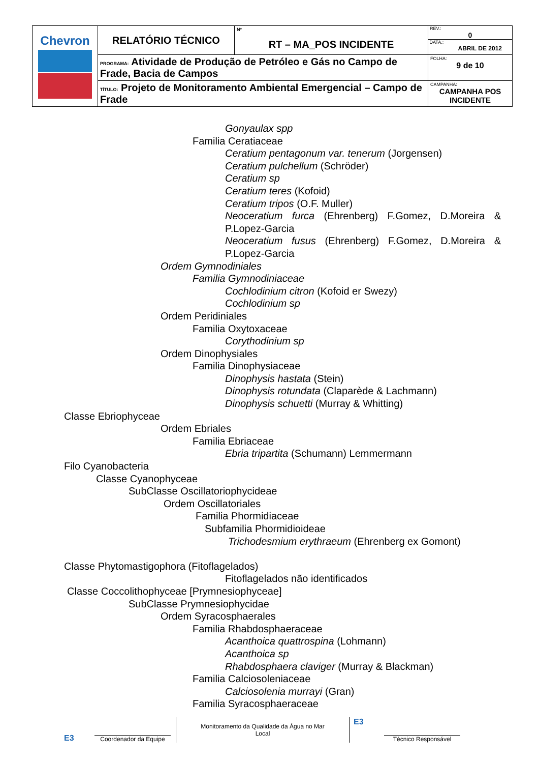| Chevron | RELATÓRIO TÉCNICO | Nº RT – MA_POS INCIDENTE | REV.: 0 DATA.: ABRIL DE 2012 |
| | PROGRAMA: Atividade de Produção de Petróleo e Gás no Campo de Frade, Bacia de Campos | | FOLHA: 9 de 10 |
| | TÍTULO: Projeto de Monitoramento Ambiental Emergencial – Campo de Frade | | CAMPANHA: CAMPANHA POS INCIDENTE |
Gonyaulax spp
Familia Ceratiaceae
Ceratium pentagonum var. tenerum (Jorgensen)
Ceratium pulchellum (Schröder)
Ceratium sp
Ceratium teres (Kofoid)
Ceratium tripos (O.F. Muller)
Neoceratium furca (Ehrenberg) F.Gomez, D.Moreira & P.Lopez-Garcia
Neoceratium fusus (Ehrenberg) F.Gomez, D.Moreira & P.Lopez-Garcia
Ordem Gymnodiniales
Familia Gymnodiniaceae
Cochlodinium citron (Kofoid er Swezy)
Cochlodinium sp
Ordem Peridiniales
Familia Oxytoxaceae
Corythodinium sp
Ordem Dinophysiales
Familia Dinophysiaceae
Dinophysis hastata (Stein)
Dinophysis rotundata (Claparède & Lachmann)
Dinophysis schuetti (Murray & Whitting)
Classe Ebriophyceae
Ordem Ebriales
Familia Ebriaceae
Ebria tripartita (Schumann) Lemmermann
Filo Cyanobacteria
Classe Cyanophyceae
SubClasse Oscillatoriophycideae
Ordem Oscillatoriales
Familia Phormidiaceae
Subfamilia Phormidioideae
Trichodesmium erythraeum (Ehrenberg ex Gomont)
Classe Phytomastigophora (Fitoflagelados)
Fitoflagelados não identificados
Classe Coccolithophyceae [Prymnesiophyceae]
SubClasse Prymnesiophycidae
Ordem Syracosphaerales
Familia Rhabdosphaeraceae
Acanthoica quattrospina (Lohmann)
Acanthoica sp
Rhabdosphaera claviger (Murray & Blackman)
Familia Calciosoleniaceae
Calciosolenia murrayi (Gran)
Familia Syracosphaeraceae
E3
Coordenador da Equipe
Monitoramento da Qualidade da Água no Mar
Local
E3
Técnico Responsável